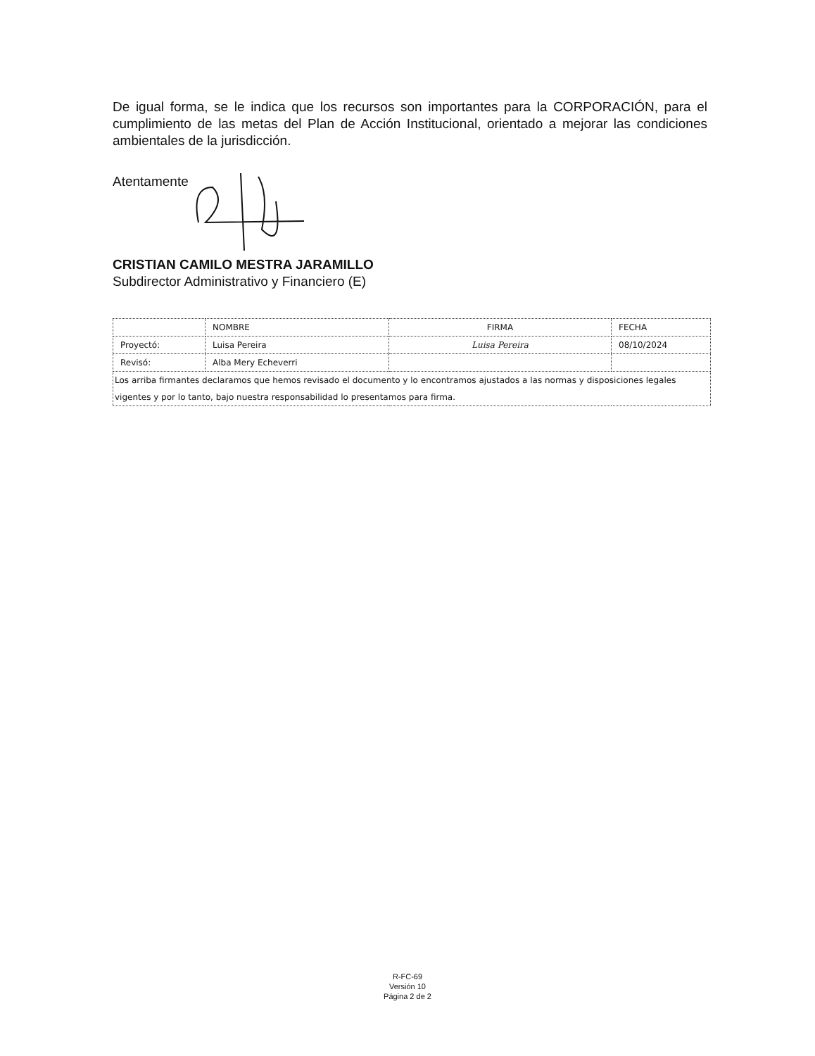De igual forma, se le indica que los recursos son importantes para la CORPORACIÓN, para el cumplimiento de las metas del Plan de Acción Institucional, orientado a mejorar las condiciones ambientales de la jurisdicción.
Atentamente
CRISTIAN CAMILO MESTRA JARAMILLO
Subdirector Administrativo y Financiero (E)
| | NOMBRE | FIRMA | FECHA |
| --- | --- | --- | --- |
| Proyectó: | Luisa Pereira | Luisa Pereira | 08/10/2024 |
| Revisó: | Alba Mery Echeverri | | |
| Los arriba firmantes declaramos que hemos revisado el documento y lo encontramos ajustados a las normas y disposiciones legales vigentes y por lo tanto, bajo nuestra responsabilidad lo presentamos para firma. | | | |
R-FC-69
Versión 10
Página 2 de 2